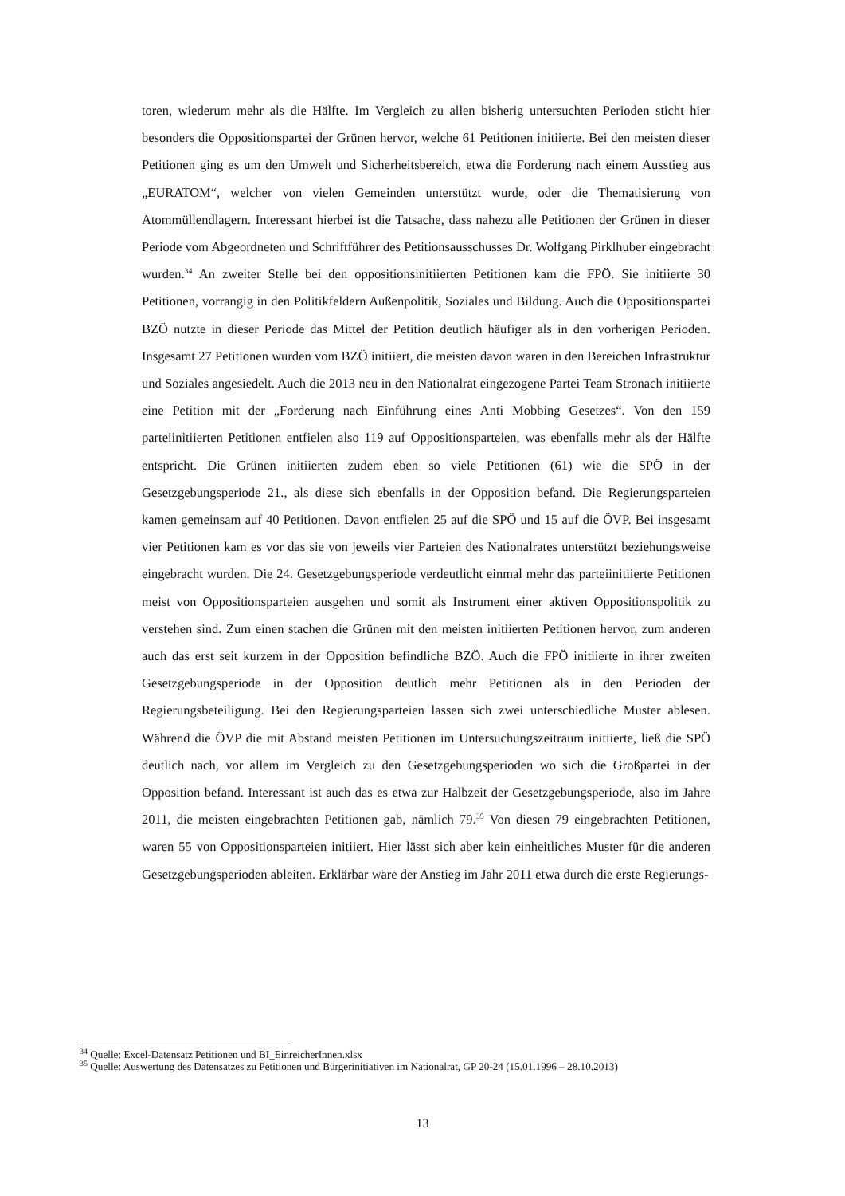toren, wiederum mehr als die Hälfte. Im Vergleich zu allen bisherig untersuchten Perioden sticht hier besonders die Oppositionspartei der Grünen hervor, welche 61 Petitionen initiierte. Bei den meisten dieser Petitionen ging es um den Umwelt und Sicherheitsbereich, etwa die Forderung nach einem Ausstieg aus „EURATOM“, welcher von vielen Gemeinden unterstützt wurde, oder die Thematisierung von Atommüllendlagern. Interessant hierbei ist die Tatsache, dass nahezu alle Petitionen der Grünen in dieser Periode vom Abgeordneten und Schriftführer des Petitionsausschusses Dr. Wolfgang Pirklhuber eingebracht wurden.<sup>34</sup> An zweiter Stelle bei den oppositionsinitiierten Petitionen kam die FPÖ. Sie initiierte 30 Petitionen, vorrangig in den Politikfeldern Außenpolitik, Soziales und Bildung. Auch die Oppositionspartei BZÖ nutzte in dieser Periode das Mittel der Petition deutlich häufiger als in den vorherigen Perioden. Insgesamt 27 Petitionen wurden vom BZÖ initiiert, die meisten davon waren in den Bereichen Infrastruktur und Soziales angesiedelt. Auch die 2013 neu in den Nationalrat eingezogene Partei Team Stronach initiierte eine Petition mit der „Forderung nach Einführung eines Anti Mobbing Gesetzes“. Von den 159 parteiinitiierten Petitionen entfielen also 119 auf Oppositionsparteien, was ebenfalls mehr als der Hälfte entspricht. Die Grünen initiierten zudem eben so viele Petitionen (61) wie die SPÖ in der Gesetzgebungsperiode 21., als diese sich ebenfalls in der Opposition befand. Die Regierungsparteien kamen gemeinsam auf 40 Petitionen. Davon entfielen 25 auf die SPÖ und 15 auf die ÖVP. Bei insgesamt vier Petitionen kam es vor das sie von jeweils vier Parteien des Nationalrates unterstützt beziehungsweise eingebracht wurden. Die 24. Gesetzgebungsperiode verdeutlicht einmal mehr das parteiinitiierte Petitionen meist von Oppositionsparteien ausgehen und somit als Instrument einer aktiven Oppositionspolitik zu verstehen sind. Zum einen stachen die Grünen mit den meisten initiierten Petitionen hervor, zum anderen auch das erst seit kurzem in der Opposition befindliche BZÖ. Auch die FPÖ initiierte in ihrer zweiten Gesetzgebungsperiode in der Opposition deutlich mehr Petitionen als in den Perioden der Regierungsbeteiligung. Bei den Regierungsparteien lassen sich zwei unterschiedliche Muster ablesen. Während die ÖVP die mit Abstand meisten Petitionen im Untersuchungszeitraum initiierte, ließ die SPÖ deutlich nach, vor allem im Vergleich zu den Gesetzgebungsperioden wo sich die Großpartei in der Opposition befand. Interessant ist auch das es etwa zur Halbzeit der Gesetzgebungsperiode, also im Jahre 2011, die meisten eingebrachten Petitionen gab, nämlich 79.<sup>35</sup> Von diesen 79 eingebrachten Petitionen, waren 55 von Oppositionsparteien initiiert. Hier lässt sich aber kein einheitliches Muster für die anderen Gesetzgebungsperioden ableiten. Erklärbar wäre der Anstieg im Jahr 2011 etwa durch die erste Regierungs-
<sup>34</sup> Quelle: Excel-Datensatz Petitionen und BI_EinreicherInnen.xlsx
<sup>35</sup> Quelle: Auswertung des Datensatzes zu Petitionen und Bürgerinitiativen im Nationalrat, GP 20-24 (15.01.1996 – 28.10.2013)
13